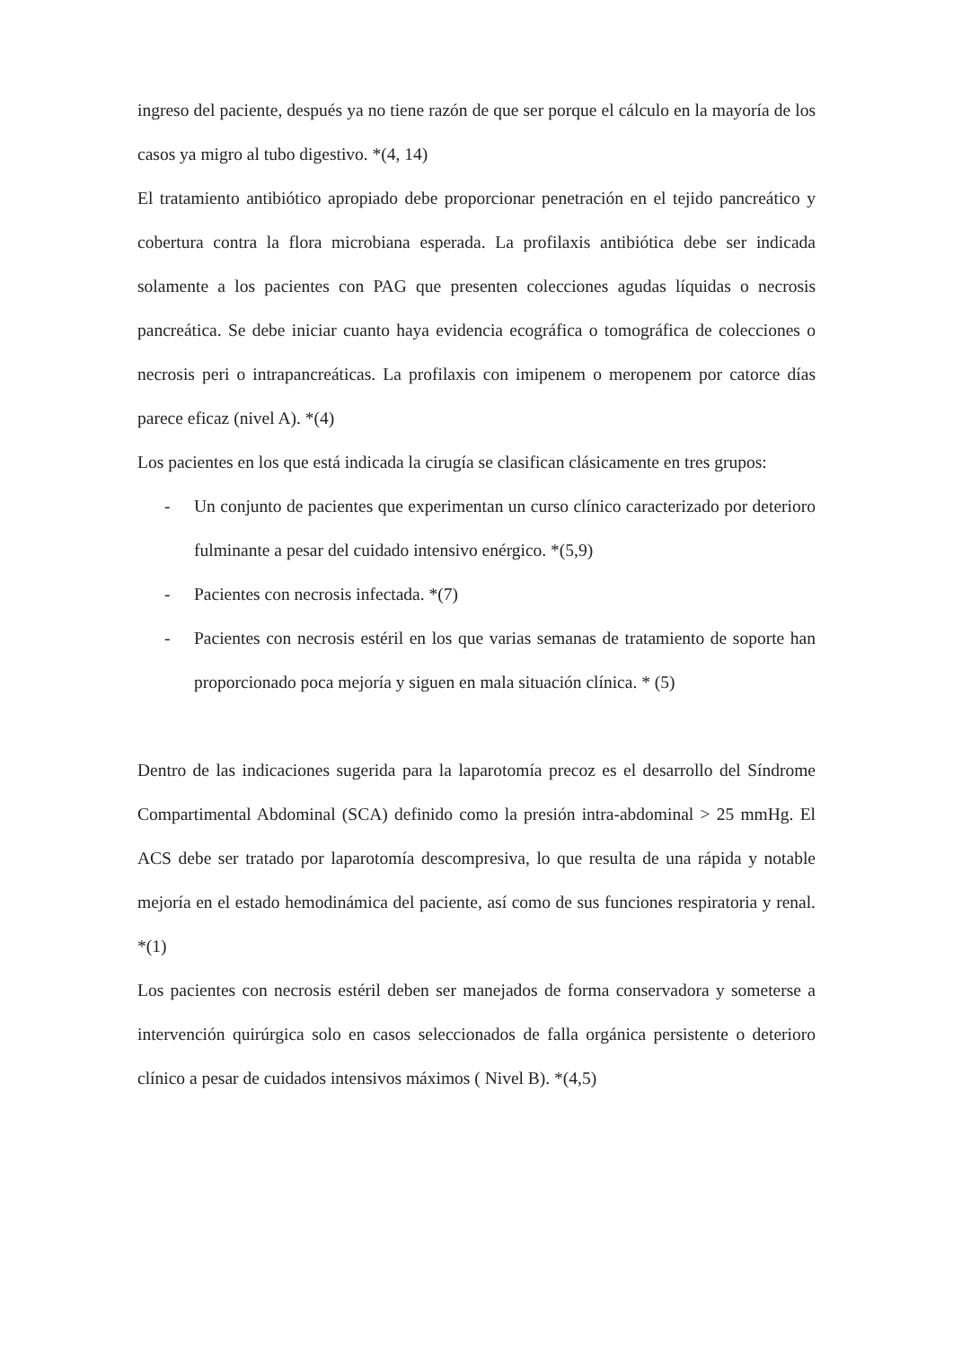ingreso del paciente, después ya no tiene razón de que ser porque el cálculo en la mayoría de los casos ya migro al tubo digestivo. *(4, 14)
El tratamiento antibiótico apropiado debe proporcionar penetración en el tejido pancreático y cobertura contra la flora microbiana esperada. La profilaxis antibiótica debe ser indicada solamente a los pacientes con PAG que presenten colecciones agudas líquidas o necrosis pancreática. Se debe iniciar cuanto haya evidencia ecográfica o tomográfica de colecciones o necrosis peri o intrapancreáticas. La profilaxis con imipenem o meropenem por catorce días parece eficaz (nivel A). *(4)
Los pacientes en los que está indicada la cirugía se clasifican clásicamente en tres grupos:
- Un conjunto de pacientes que experimentan un curso clínico caracterizado por deterioro fulminante a pesar del cuidado intensivo enérgico. *(5,9)
- Pacientes con necrosis infectada. *(7)
- Pacientes con necrosis estéril en los que varias semanas de tratamiento de soporte han proporcionado poca mejoría y siguen en mala situación clínica. * (5)
Dentro de las indicaciones sugerida para la laparotomía precoz es el desarrollo del Síndrome Compartimental Abdominal (SCA) definido como la presión intra-abdominal > 25 mmHg. El ACS debe ser tratado por laparotomía descompresiva, lo que resulta de una rápida y notable mejoría en el estado hemodinámica del paciente, así como de sus funciones respiratoria y renal. *(1)
Los pacientes con necrosis estéril deben ser manejados de forma conservadora y someterse a intervención quirúrgica solo en casos seleccionados de falla orgánica persistente o deterioro clínico a pesar de cuidados intensivos máximos ( Nivel B). *(4,5)